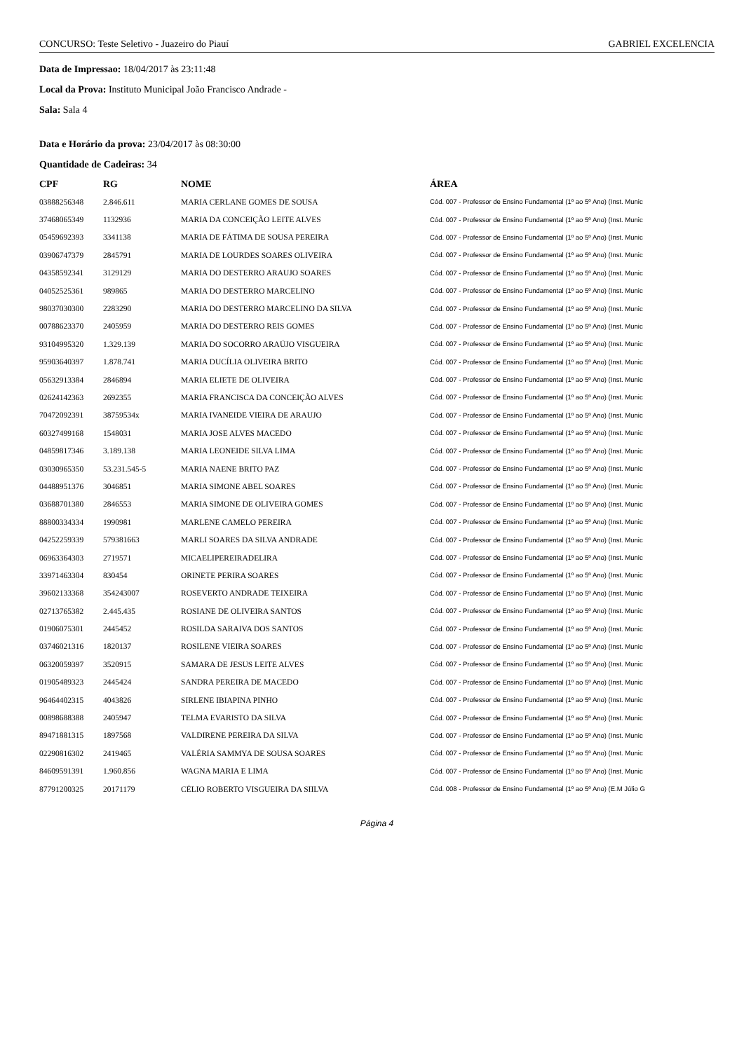CONCURSO: Teste Seletivo - Juazeiro do Piauí GABRIEL EXCELENCIA
Data de Impressao: 18/04/2017 às 23:11:48
Local da Prova: Instituto Municipal João Francisco Andrade -
Sala: Sala 4
Data e Horário da prova: 23/04/2017 às 08:30:00
Quantidade de Cadeiras: 34
| CPF | RG | NOME | ÁREA |
| --- | --- | --- | --- |
| 03888256348 | 2.846.611 | MARIA CERLANE GOMES DE SOUSA | Cód. 007 - Professor de Ensino Fundamental (1º ao 5º Ano) (Inst. Munic |
| 37468065349 | 1132936 | MARIA DA CONCEIÇÃO LEITE ALVES | Cód. 007 - Professor de Ensino Fundamental (1º ao 5º Ano) (Inst. Munic |
| 05459692393 | 3341138 | MARIA DE FÁTIMA DE SOUSA PEREIRA | Cód. 007 - Professor de Ensino Fundamental (1º ao 5º Ano) (Inst. Munic |
| 03906747379 | 2845791 | MARIA DE LOURDES SOARES OLIVEIRA | Cód. 007 - Professor de Ensino Fundamental (1º ao 5º Ano) (Inst. Munic |
| 04358592341 | 3129129 | MARIA DO DESTERRO ARAUJO SOARES | Cód. 007 - Professor de Ensino Fundamental (1º ao 5º Ano) (Inst. Munic |
| 04052525361 | 989865 | MARIA DO DESTERRO MARCELINO | Cód. 007 - Professor de Ensino Fundamental (1º ao 5º Ano) (Inst. Munic |
| 98037030300 | 2283290 | MARIA DO DESTERRO MARCELINO DA SILVA | Cód. 007 - Professor de Ensino Fundamental (1º ao 5º Ano) (Inst. Munic |
| 00788623370 | 2405959 | MARIA DO DESTERRO REIS GOMES | Cód. 007 - Professor de Ensino Fundamental (1º ao 5º Ano) (Inst. Munic |
| 93104995320 | 1.329.139 | MARIA DO SOCORRO ARAÚJO VISGUEIRA | Cód. 007 - Professor de Ensino Fundamental (1º ao 5º Ano) (Inst. Munic |
| 95903640397 | 1.878.741 | MARIA DUCÍLIA OLIVEIRA BRITO | Cód. 007 - Professor de Ensino Fundamental (1º ao 5º Ano) (Inst. Munic |
| 05632913384 | 2846894 | MARIA ELIETE DE OLIVEIRA | Cód. 007 - Professor de Ensino Fundamental (1º ao 5º Ano) (Inst. Munic |
| 02624142363 | 2692355 | MARIA FRANCISCA DA CONCEIÇÃO ALVES | Cód. 007 - Professor de Ensino Fundamental (1º ao 5º Ano) (Inst. Munic |
| 70472092391 | 38759534x | MARIA IVANEIDE VIEIRA DE ARAUJO | Cód. 007 - Professor de Ensino Fundamental (1º ao 5º Ano) (Inst. Munic |
| 60327499168 | 1548031 | MARIA JOSE ALVES MACEDO | Cód. 007 - Professor de Ensino Fundamental (1º ao 5º Ano) (Inst. Munic |
| 04859817346 | 3.189.138 | MARIA LEONEIDE SILVA LIMA | Cód. 007 - Professor de Ensino Fundamental (1º ao 5º Ano) (Inst. Munic |
| 03030965350 | 53.231.545-5 | MARIA NAENE BRITO PAZ | Cód. 007 - Professor de Ensino Fundamental (1º ao 5º Ano) (Inst. Munic |
| 04488951376 | 3046851 | MARIA SIMONE ABEL SOARES | Cód. 007 - Professor de Ensino Fundamental (1º ao 5º Ano) (Inst. Munic |
| 03688701380 | 2846553 | MARIA SIMONE DE OLIVEIRA GOMES | Cód. 007 - Professor de Ensino Fundamental (1º ao 5º Ano) (Inst. Munic |
| 88800334334 | 1990981 | MARLENE CAMELO PEREIRA | Cód. 007 - Professor de Ensino Fundamental (1º ao 5º Ano) (Inst. Munic |
| 04252259339 | 579381663 | MARLI SOARES DA SILVA ANDRADE | Cód. 007 - Professor de Ensino Fundamental (1º ao 5º Ano) (Inst. Munic |
| 06963364303 | 2719571 | MICAELIPEREIRADELIRA | Cód. 007 - Professor de Ensino Fundamental (1º ao 5º Ano) (Inst. Munic |
| 33971463304 | 830454 | ORINETE PERIRA SOARES | Cód. 007 - Professor de Ensino Fundamental (1º ao 5º Ano) (Inst. Munic |
| 39602133368 | 354243007 | ROSEVERTO ANDRADE TEIXEIRA | Cód. 007 - Professor de Ensino Fundamental (1º ao 5º Ano) (Inst. Munic |
| 02713765382 | 2.445.435 | ROSIANE DE OLIVEIRA SANTOS | Cód. 007 - Professor de Ensino Fundamental (1º ao 5º Ano) (Inst. Munic |
| 01906075301 | 2445452 | ROSILDA SARAIVA DOS SANTOS | Cód. 007 - Professor de Ensino Fundamental (1º ao 5º Ano) (Inst. Munic |
| 03746021316 | 1820137 | ROSILENE VIEIRA SOARES | Cód. 007 - Professor de Ensino Fundamental (1º ao 5º Ano) (Inst. Munic |
| 06320059397 | 3520915 | SAMARA DE JESUS LEITE ALVES | Cód. 007 - Professor de Ensino Fundamental (1º ao 5º Ano) (Inst. Munic |
| 01905489323 | 2445424 | SANDRA PEREIRA DE MACEDO | Cód. 007 - Professor de Ensino Fundamental (1º ao 5º Ano) (Inst. Munic |
| 96464402315 | 4043826 | SIRLENE IBIAPINA PINHO | Cód. 007 - Professor de Ensino Fundamental (1º ao 5º Ano) (Inst. Munic |
| 00898688388 | 2405947 | TELMA EVARISTO DA SILVA | Cód. 007 - Professor de Ensino Fundamental (1º ao 5º Ano) (Inst. Munic |
| 89471881315 | 1897568 | VALDIRENE PEREIRA DA SILVA | Cód. 007 - Professor de Ensino Fundamental (1º ao 5º Ano) (Inst. Munic |
| 02290816302 | 2419465 | VALÉRIA SAMMYA DE SOUSA SOARES | Cód. 007 - Professor de Ensino Fundamental (1º ao 5º Ano) (Inst. Munic |
| 84609591391 | 1.960.856 | WAGNA MARIA E LIMA | Cód. 007 - Professor de Ensino Fundamental (1º ao 5º Ano) (Inst. Munic |
| 87791200325 | 20171179 | CÉLIO ROBERTO VISGUEIRA DA SIILVA | Cód. 008 - Professor de Ensino Fundamental (1º ao 5º Ano) (E.M Júlio G |
Página 4